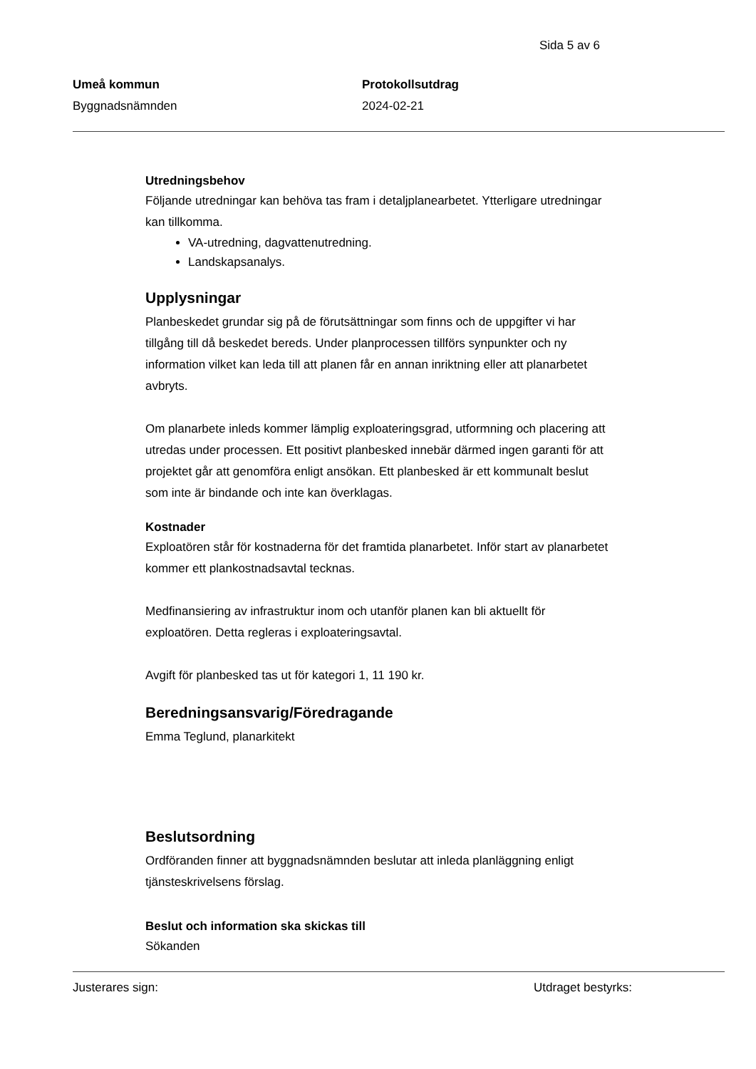Sida 5 av 6
Umeå kommun
Byggnadsnämnden
Protokollsutdrag
2024-02-21
Utredningsbehov
Följande utredningar kan behöva tas fram i detaljplanearbetet. Ytterligare utredningar kan tillkomma.
VA-utredning, dagvattenutredning.
Landskapsanalys.
Upplysningar
Planbeskedet grundar sig på de förutsättningar som finns och de uppgifter vi har tillgång till då beskedet bereds. Under planprocessen tillförs synpunkter och ny information vilket kan leda till att planen får en annan inriktning eller att planarbetet avbryts.
Om planarbete inleds kommer lämplig exploateringsgrad, utformning och placering att utredas under processen. Ett positivt planbesked innebär därmed ingen garanti för att projektet går att genomföra enligt ansökan. Ett planbesked är ett kommunalt beslut som inte är bindande och inte kan överklagas.
Kostnader
Exploatören står för kostnaderna för det framtida planarbetet. Inför start av planarbetet kommer ett plankostnadsavtal tecknas.
Medfinansiering av infrastruktur inom och utanför planen kan bli aktuellt för exploatören. Detta regleras i exploateringsavtal.
Avgift för planbesked tas ut för kategori 1, 11 190 kr.
Beredningsansvarig/Föredragande
Emma Teglund, planarkitekt
Beslutsordning
Ordföranden finner att byggnadsnämnden beslutar att inleda planläggning enligt tjänsteskrivelsens förslag.
Beslut och information ska skickas till
Sökanden
Justerares sign: Utdraget bestyrks: